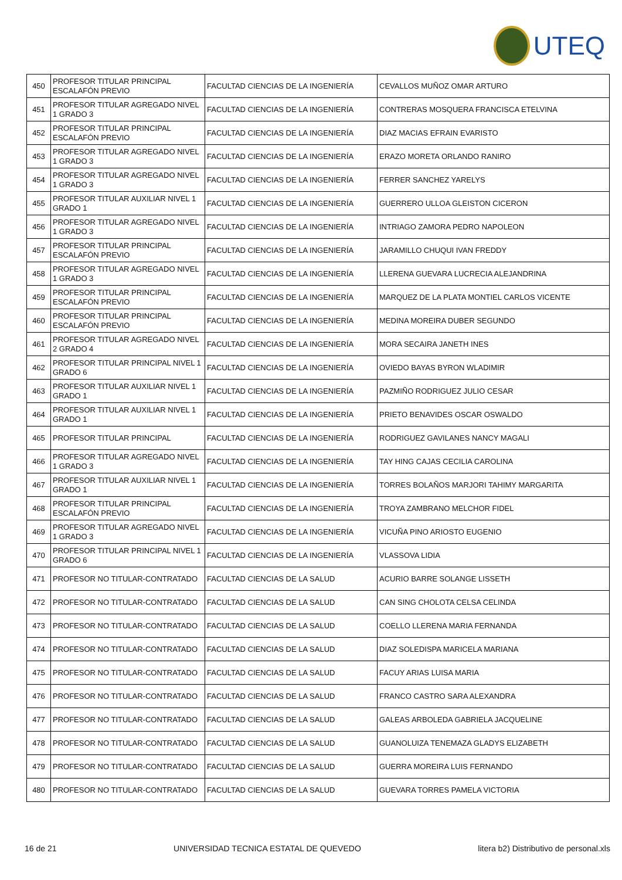UTEQ
| 450 | PROFESOR TITULAR PRINCIPAL ESCALAFÓN PREVIO | FACULTAD CIENCIAS DE LA INGENIERÍA | CEVALLOS MUÑOZ OMAR ARTURO |
| 451 | PROFESOR TITULAR AGREGADO NIVEL 1 GRADO 3 | FACULTAD CIENCIAS DE LA INGENIERÍA | CONTRERAS MOSQUERA FRANCISCA ETELVINA |
| 452 | PROFESOR TITULAR PRINCIPAL ESCALAFÓN PREVIO | FACULTAD CIENCIAS DE LA INGENIERÍA | DIAZ MACIAS EFRAIN EVARISTO |
| 453 | PROFESOR TITULAR AGREGADO NIVEL 1 GRADO 3 | FACULTAD CIENCIAS DE LA INGENIERÍA | ERAZO MORETA ORLANDO RANIRO |
| 454 | PROFESOR TITULAR AGREGADO NIVEL 1 GRADO 3 | FACULTAD CIENCIAS DE LA INGENIERÍA | FERRER SANCHEZ YARELYS |
| 455 | PROFESOR TITULAR AUXILIAR NIVEL 1 GRADO 1 | FACULTAD CIENCIAS DE LA INGENIERÍA | GUERRERO ULLOA GLEISTON CICERON |
| 456 | PROFESOR TITULAR AGREGADO NIVEL 1 GRADO 3 | FACULTAD CIENCIAS DE LA INGENIERÍA | INTRIAGO ZAMORA PEDRO NAPOLEON |
| 457 | PROFESOR TITULAR PRINCIPAL ESCALAFÓN PREVIO | FACULTAD CIENCIAS DE LA INGENIERÍA | JARAMILLO CHUQUI IVAN FREDDY |
| 458 | PROFESOR TITULAR AGREGADO NIVEL 1 GRADO 3 | FACULTAD CIENCIAS DE LA INGENIERÍA | LLERENA GUEVARA LUCRECIA ALEJANDRINA |
| 459 | PROFESOR TITULAR PRINCIPAL ESCALAFÓN PREVIO | FACULTAD CIENCIAS DE LA INGENIERÍA | MARQUEZ DE LA PLATA MONTIEL CARLOS VICENTE |
| 460 | PROFESOR TITULAR PRINCIPAL ESCALAFÓN PREVIO | FACULTAD CIENCIAS DE LA INGENIERÍA | MEDINA MOREIRA DUBER SEGUNDO |
| 461 | PROFESOR TITULAR AGREGADO NIVEL 2 GRADO 4 | FACULTAD CIENCIAS DE LA INGENIERÍA | MORA SECAIRA JANETH INES |
| 462 | PROFESOR TITULAR PRINCIPAL NIVEL 1 GRADO 6 | FACULTAD CIENCIAS DE LA INGENIERÍA | OVIEDO BAYAS BYRON WLADIMIR |
| 463 | PROFESOR TITULAR AUXILIAR NIVEL 1 GRADO 1 | FACULTAD CIENCIAS DE LA INGENIERÍA | PAZMIÑO RODRIGUEZ JULIO CESAR |
| 464 | PROFESOR TITULAR AUXILIAR NIVEL 1 GRADO 1 | FACULTAD CIENCIAS DE LA INGENIERÍA | PRIETO BENAVIDES OSCAR OSWALDO |
| 465 | PROFESOR TITULAR PRINCIPAL | FACULTAD CIENCIAS DE LA INGENIERÍA | RODRIGUEZ GAVILANES NANCY MAGALI |
| 466 | PROFESOR TITULAR AGREGADO NIVEL 1 GRADO 3 | FACULTAD CIENCIAS DE LA INGENIERÍA | TAY HING CAJAS CECILIA CAROLINA |
| 467 | PROFESOR TITULAR AUXILIAR NIVEL 1 GRADO 1 | FACULTAD CIENCIAS DE LA INGENIERÍA | TORRES BOLAÑOS MARJORI TAHIMY MARGARITA |
| 468 | PROFESOR TITULAR PRINCIPAL ESCALAFÓN PREVIO | FACULTAD CIENCIAS DE LA INGENIERÍA | TROYA ZAMBRANO MELCHOR FIDEL |
| 469 | PROFESOR TITULAR AGREGADO NIVEL 1 GRADO 3 | FACULTAD CIENCIAS DE LA INGENIERÍA | VICUÑA PINO ARIOSTO EUGENIO |
| 470 | PROFESOR TITULAR PRINCIPAL NIVEL 1 GRADO 6 | FACULTAD CIENCIAS DE LA INGENIERÍA | VLASSOVA LIDIA |
| 471 | PROFESOR NO TITULAR-CONTRATADO | FACULTAD CIENCIAS DE LA SALUD | ACURIO BARRE SOLANGE LISSETH |
| 472 | PROFESOR NO TITULAR-CONTRATADO | FACULTAD CIENCIAS DE LA SALUD | CAN SING CHOLOTA CELSA CELINDA |
| 473 | PROFESOR NO TITULAR-CONTRATADO | FACULTAD CIENCIAS DE LA SALUD | COELLO LLERENA MARIA FERNANDA |
| 474 | PROFESOR NO TITULAR-CONTRATADO | FACULTAD CIENCIAS DE LA SALUD | DIAZ SOLEDISPA MARICELA MARIANA |
| 475 | PROFESOR NO TITULAR-CONTRATADO | FACULTAD CIENCIAS DE LA SALUD | FACUY ARIAS LUISA MARIA |
| 476 | PROFESOR NO TITULAR-CONTRATADO | FACULTAD CIENCIAS DE LA SALUD | FRANCO CASTRO SARA ALEXANDRA |
| 477 | PROFESOR NO TITULAR-CONTRATADO | FACULTAD CIENCIAS DE LA SALUD | GALEAS ARBOLEDA GABRIELA JACQUELINE |
| 478 | PROFESOR NO TITULAR-CONTRATADO | FACULTAD CIENCIAS DE LA SALUD | GUANOLUIZA TENEMAZA GLADYS ELIZABETH |
| 479 | PROFESOR NO TITULAR-CONTRATADO | FACULTAD CIENCIAS DE LA SALUD | GUERRA MOREIRA LUIS FERNANDO |
| 480 | PROFESOR NO TITULAR-CONTRATADO | FACULTAD CIENCIAS DE LA SALUD | GUEVARA TORRES PAMELA VICTORIA |
16 de 21 UNIVERSIDAD TECNICA ESTATAL DE QUEVEDO litera b2) Distributivo de personal.xls